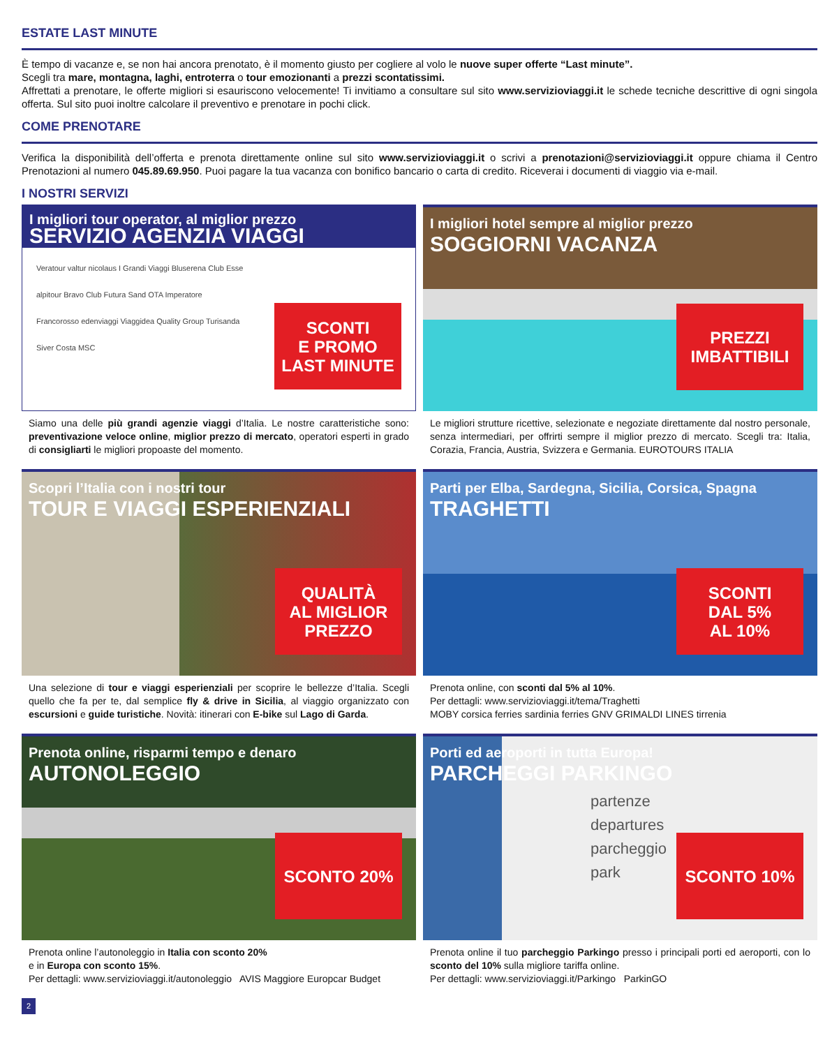ESTATE LAST MINUTE
È tempo di vacanze e, se non hai ancora prenotato, è il momento giusto per cogliere al volo le nuove super offerte “Last minute”.
Scegli tra mare, montagna, laghi, entroterra o tour emozionanti a prezzi scontatissimi.
Affrettati a prenotare, le offerte migliori si esauriscono velocemente! Ti invitiamo a consultare sul sito www.servizioviaggi.it le schede tecniche descrittive di ogni singola offerta. Sul sito puoi inoltre calcolare il preventivo e prenotare in pochi click.
COME PRENOTARE
Verifica la disponibilità dell’offerta e prenota direttamente online sul sito www.servizioviaggi.it o scrivi a prenotazioni@servizioviaggi.it oppure chiama il Centro Prenotazioni al numero 045.89.69.950. Puoi pagare la tua vacanza con bonifico bancario o carta di credito. Riceverai i documenti di viaggio via e-mail.
I NOSTRI SERVIZI
I migliori tour operator, al miglior prezzo
SERVIZIO AGENZIA VIAGGI
Veratour valtur nicolaus I Grandi Viaggi Bluserena Club Esse alpitour Bravo Club Futura Sand OTA Imperatore Francorosso edenviaggi Viaggidea Quality Group Turisanda Siver Costa MSC
SCONTI
E PROMO
LAST MINUTE
Siamo una delle più grandi agenzie viaggi d’Italia. Le nostre caratteristiche sono: preventivazione veloce online, miglior prezzo di mercato, operatori esperti in grado di consigliarti le migliori propoaste del momento.
I migliori hotel sempre al miglior prezzo
SOGGIORNI VACANZA
PREZZI
IMBATTIBILI
Le migliori strutture ricettive, selezionate e negoziate direttamente dal nostro personale, senza intermediari, per offrirti sempre il miglior prezzo di mercato. Scegli tra: Italia, Corazia, Francia, Austria, Svizzera e Germania. EUROTOURS ITALIA
Scopri l’Italia con i nostri tour
TOUR E VIAGGI ESPERIENZIALI
QUALITÀ
AL MIGLIOR
PREZZO
Una selezione di tour e viaggi esperienziali per scoprire le bellezze d’Italia. Scegli quello che fa per te, dal semplice fly & drive in Sicilia, al viaggio organizzato con escursioni e guide turistiche. Novità: itinerari con E-bike sul Lago di Garda.
Parti per Elba, Sardegna, Sicilia, Corsica, Spagna
TRAGHETTI
SCONTI
DAL 5%
AL 10%
Prenota online, con sconti dal 5% al 10%.
Per dettagli: www.servizioviaggi.it/tema/Traghetti
MOBY corsica ferries sardinia ferries GNV GRIMALDI LINES tirrenia
Prenota online, risparmi tempo e denaro
AUTONOLEGGIO
SCONTO 20%
Prenota online l’autonoleggio in Italia con sconto 20%
e in Europa con sconto 15%.
Per dettagli: www.servizioviaggi.it/autonoleggio AVIS Maggiore Europcar Budget
Porti ed aeroporti in tutta Europa!
PARCHEGGI PARKINGO
partenze
departures
parcheggio
park
SCONTO 10%
Prenota online il tuo parcheggio Parkingo presso i principali porti ed aeroporti, con lo sconto del 10% sulla migliore tariffa online.
Per dettagli: www.servizioviaggi.it/Parkingo ParkinGO
2